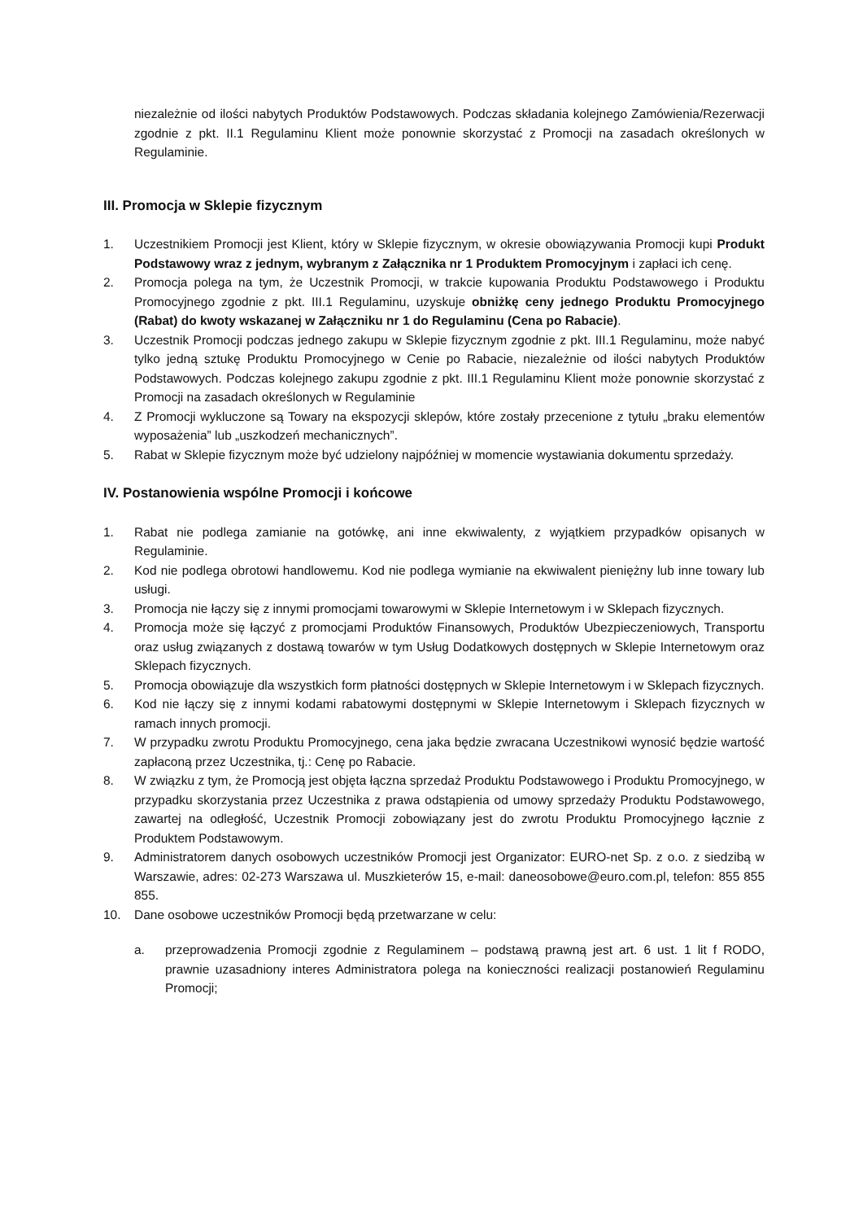niezależnie od ilości nabytych Produktów Podstawowych. Podczas składania kolejnego Zamówienia/Rezerwacji zgodnie z pkt. II.1 Regulaminu Klient może ponownie skorzystać z Promocji na zasadach określonych w Regulaminie.
III. Promocja w Sklepie fizycznym
1. Uczestnikiem Promocji jest Klient, który w Sklepie fizycznym, w okresie obowiązywania Promocji kupi Produkt Podstawowy wraz z jednym, wybranym z Załącznika nr 1 Produktem Promocyjnym i zapłaci ich cenę.
2. Promocja polega na tym, że Uczestnik Promocji, w trakcie kupowania Produktu Podstawowego i Produktu Promocyjnego zgodnie z pkt. III.1 Regulaminu, uzyskuje obniżkę ceny jednego Produktu Promocyjnego (Rabat) do kwoty wskazanej w Załączniku nr 1 do Regulaminu (Cena po Rabacie).
3. Uczestnik Promocji podczas jednego zakupu w Sklepie fizycznym zgodnie z pkt. III.1 Regulaminu, może nabyć tylko jedną sztukę Produktu Promocyjnego w Cenie po Rabacie, niezależnie od ilości nabytych Produktów Podstawowych. Podczas kolejnego zakupu zgodnie z pkt. III.1 Regulaminu Klient może ponownie skorzystać z Promocji na zasadach określonych w Regulaminie
4. Z Promocji wykluczone są Towary na ekspozycji sklepów, które zostały przecenione z tytułu „braku elementów wyposażenia” lub „uszkodzeń mechanicznych”.
5. Rabat w Sklepie fizycznym może być udzielony najpóźniej w momencie wystawiania dokumentu sprzedaży.
IV. Postanowienia wspólne Promocji i końcowe
1. Rabat nie podlega zamianie na gotówkę, ani inne ekwiwalenty, z wyjątkiem przypadków opisanych w Regulaminie.
2. Kod nie podlega obrotowi handlowemu. Kod nie podlega wymianie na ekwiwalent pieniężny lub inne towary lub usługi.
3. Promocja nie łączy się z innymi promocjami towarowymi w Sklepie Internetowym i w Sklepach fizycznych.
4. Promocja może się łączyć z promocjami Produktów Finansowych, Produktów Ubezpieczeniowych, Transportu oraz usług związanych z dostawą towarów w tym Usług Dodatkowych dostępnych w Sklepie Internetowym oraz Sklepach fizycznych.
5. Promocja obowiązuje dla wszystkich form płatności dostępnych w Sklepie Internetowym i w Sklepach fizycznych.
6. Kod nie łączy się z innymi kodami rabatowymi dostępnymi w Sklepie Internetowym i Sklepach fizycznych w ramach innych promocji.
7. W przypadku zwrotu Produktu Promocyjnego, cena jaka będzie zwracana Uczestnikowi wynosić będzie wartość zapłaconą przez Uczestnika, tj.: Cenę po Rabacie.
8. W związku z tym, że Promocją jest objęta łączna sprzedaż Produktu Podstawowego i Produktu Promocyjnego, w przypadku skorzystania przez Uczestnika z prawa odstąpienia od umowy sprzedaży Produktu Podstawowego, zawartej na odległość, Uczestnik Promocji zobowiązany jest do zwrotu Produktu Promocyjnego łącznie z Produktem Podstawowym.
9. Administratorem danych osobowych uczestników Promocji jest Organizator: EURO-net Sp. z o.o. z siedzibą w Warszawie, adres: 02-273 Warszawa ul. Muszkieterów 15, e-mail: daneosobowe@euro.com.pl, telefon: 855 855 855.
10. Dane osobowe uczestników Promocji będą przetwarzane w celu:
a. przeprowadzenia Promocji zgodnie z Regulaminem – podstawą prawną jest art. 6 ust. 1 lit f RODO, prawnie uzasadniony interes Administratora polega na konieczności realizacji postanowień Regulaminu Promocji;